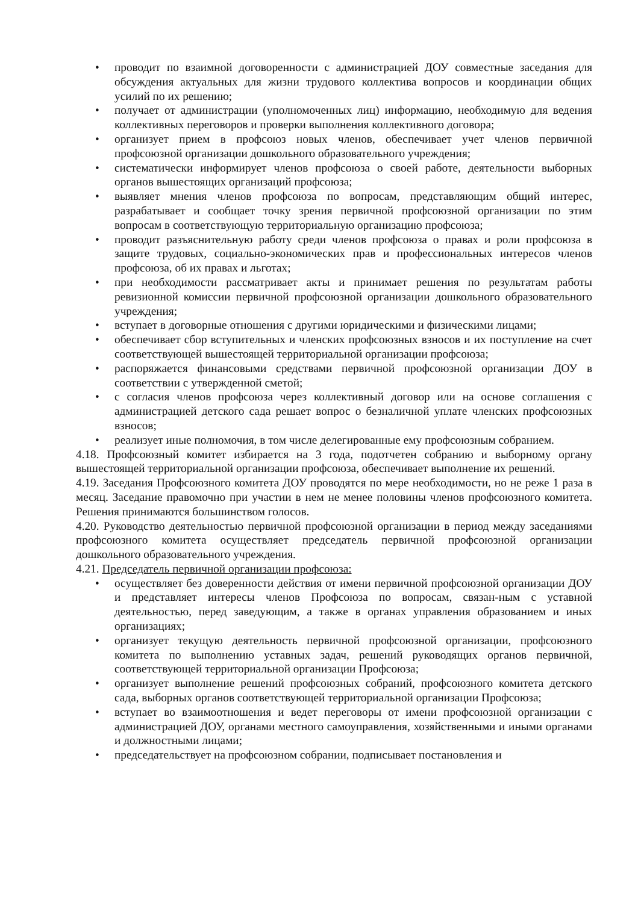• проводит по взаимной договоренности с администрацией ДОУ совместные заседания для обсуждения актуальных для жизни трудового коллектива вопросов и координации общих усилий по их решению;
• получает от администрации (уполномоченных лиц) информацию, необходимую для ведения коллективных переговоров и проверки выполнения коллективного договора;
• организует прием в профсоюз новых членов, обеспечивает учет членов первичной профсоюзной организации дошкольного образовательного учреждения;
• систематически информирует членов профсоюза о своей работе, деятельности выборных органов вышестоящих организаций профсоюза;
• выявляет мнения членов профсоюза по вопросам, представляющим общий интерес, разрабатывает и сообщает точку зрения первичной профсоюзной организации по этим вопросам в соответствующую территориальную организацию профсоюза;
• проводит разъяснительную работу среди членов профсоюза о правах и роли профсоюза в защите трудовых, социально-экономических прав и профессиональных интересов членов профсоюза, об их правах и льготах;
• при необходимости рассматривает акты и принимает решения по результатам работы ревизионной комиссии первичной профсоюзной организации дошкольного образовательного учреждения;
• вступает в договорные отношения с другими юридическими и физическими лицами;
• обеспечивает сбор вступительных и членских профсоюзных взносов и их поступление на счет соответствующей вышестоящей территориальной организации профсоюза;
• распоряжается финансовыми средствами первичной профсоюзной организации ДОУ в соответствии с утвержденной сметой;
• с согласия членов профсоюза через коллективный договор или на основе соглашения с администрацией детского сада решает вопрос о безналичной уплате членских профсоюзных взносов;
• реализует иные полномочия, в том числе делегированные ему профсоюзным собранием.
4.18. Профсоюзный комитет избирается на 3 года, подотчетен собранию и выборному органу вышестоящей территориальной организации профсоюза, обеспечивает выполнение их решений.
4.19. Заседания Профсоюзного комитета ДОУ проводятся по мере необходимости, но не реже 1 раза в месяц. Заседание правомочно при участии в нем не менее половины членов профсоюзного комитета. Решения принимаются большинством голосов.
4.20. Руководство деятельностью первичной профсоюзной организации в период между заседаниями профсоюзного комитета осуществляет председатель первичной профсоюзной организации дошкольного образовательного учреждения.
4.21. Председатель первичной организации профсоюза:
• осуществляет без доверенности действия от имени первичной профсоюзной организации ДОУ и представляет интересы членов Профсоюза по вопросам, связан-ным с уставной деятельностью, перед заведующим, а также в органах управления образованием и иных организациях;
• организует текущую деятельность первичной профсоюзной организации, профсоюзного комитета по выполнению уставных задач, решений руководящих органов первичной, соответствующей территориальной организации Профсоюза;
• организует выполнение решений профсоюзных собраний, профсоюзного комитета детского сада, выборных органов соответствующей территориальной организации Профсоюза;
• вступает во взаимоотношения и ведет переговоры от имени профсоюзной организации с администрацией ДОУ, органами местного самоуправления, хозяйственными и иными органами и должностными лицами;
• председательствует на профсоюзном собрании, подписывает постановления и